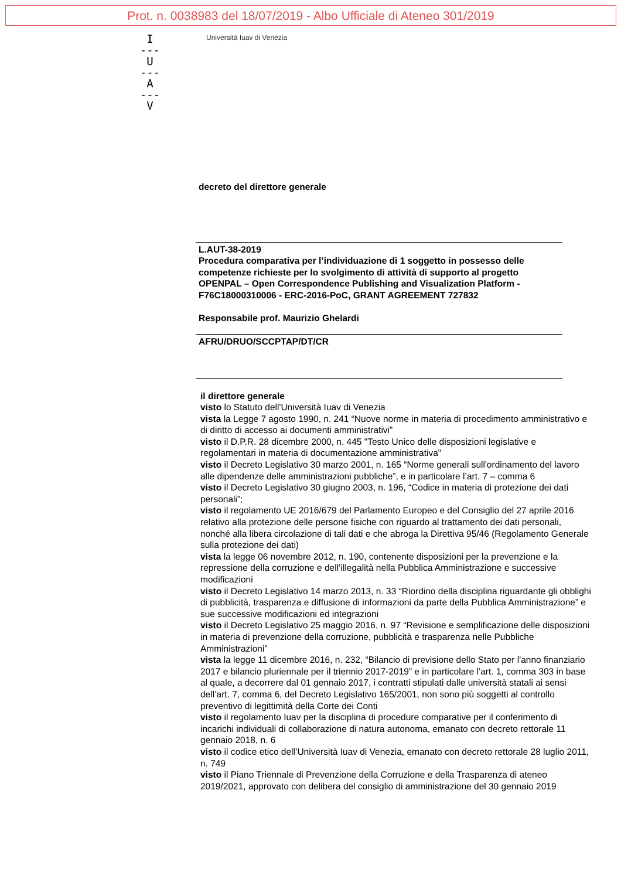Prot. n. 0038983 del 18/07/2019 - Albo Ufficiale di Ateneo 301/2019
I
---
U
---
A
---
V
Università Iuav di Venezia
decreto del direttore generale
L.AUT-38-2019
Procedura comparativa per l’individuazione di 1 soggetto in possesso delle competenze richieste per lo svolgimento di attività di supporto al progetto OPENPAL – Open Correspondence Publishing and Visualization Platform - F76C18000310006 - ERC-2016-PoC, GRANT AGREEMENT 727832
Responsabile prof. Maurizio Ghelardi
AFRU/DRUO/SCCPTAP/DT/CR
il direttore generale
visto lo Statuto dell'Università Iuav di Venezia
vista la Legge 7 agosto 1990, n. 241 “Nuove norme in materia di procedimento amministrativo e di diritto di accesso ai documenti amministrativi”
visto il D.P.R. 28 dicembre 2000, n. 445 "Testo Unico delle disposizioni legislative e regolamentari in materia di documentazione amministrativa"
visto il Decreto Legislativo 30 marzo 2001, n. 165 “Norme generali sull'ordinamento del lavoro alle dipendenze delle amministrazioni pubbliche”, e in particolare l’art. 7 – comma 6
visto il Decreto Legislativo 30 giugno 2003, n. 196, “Codice in materia di protezione dei dati personali”;
visto il regolamento UE 2016/679 del Parlamento Europeo e del Consiglio del 27 aprile 2016 relativo alla protezione delle persone fisiche con riguardo al trattamento dei dati personali, nonché alla libera circolazione di tali dati e che abroga la Direttiva 95/46 (Regolamento Generale sulla protezione dei dati)
vista la legge 06 novembre 2012, n. 190, contenente disposizioni per la prevenzione e la repressione della corruzione e dell’illegalità nella Pubblica Amministrazione e successive modificazioni
visto il Decreto Legislativo 14 marzo 2013, n. 33 “Riordino della disciplina riguardante gli obblighi di pubblicità, trasparenza e diffusione di informazioni da parte della Pubblica Amministrazione” e sue successive modificazioni ed integrazioni
visto il Decreto Legislativo 25 maggio 2016, n. 97 “Revisione e semplificazione delle disposizioni in materia di prevenzione della corruzione, pubblicità e trasparenza nelle Pubbliche Amministrazioni”
vista la legge 11 dicembre 2016, n. 232, “Bilancio di previsione dello Stato per l'anno finanziario 2017 e bilancio pluriennale per il triennio 2017-2019” e in particolare l’art. 1, comma 303 in base al quale, a decorrere dal 01 gennaio 2017, i contratti stipulati dalle università statali ai sensi dell’art. 7, comma 6, del Decreto Legislativo 165/2001, non sono più soggetti al controllo preventivo di legittimità della Corte dei Conti
visto il regolamento Iuav per la disciplina di procedure comparative per il conferimento di incarichi individuali di collaborazione di natura autonoma, emanato con decreto rettorale 11 gennaio 2018, n. 6
visto il codice etico dell’Università Iuav di Venezia, emanato con decreto rettorale 28 luglio 2011, n. 749
visto il Piano Triennale di Prevenzione della Corruzione e della Trasparenza di ateneo 2019/2021, approvato con delibera del consiglio di amministrazione del 30 gennaio 2019